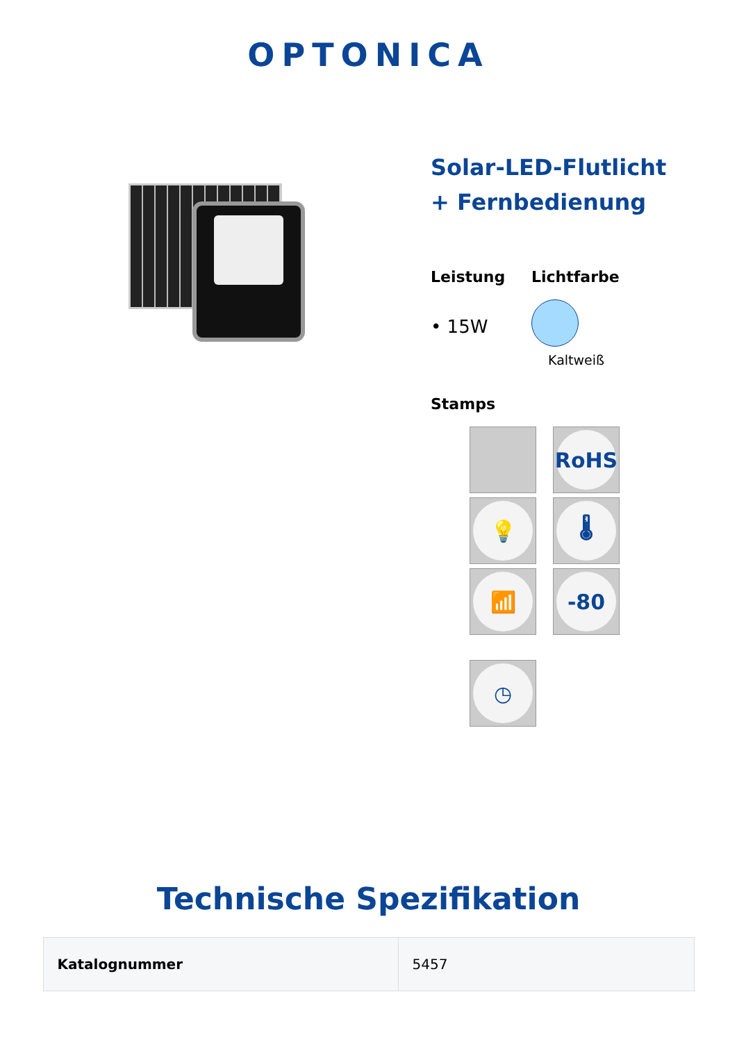OPTONICA
Solar-LED-Flutlicht
+ Fernbedienung
Leistung
• 15W
Lichtfarbe
Kaltweiß
Stamps
RoHS
💡
🌡
📶
-80
◷
Technische Spezifikation
| Katalognummer | 5457 |